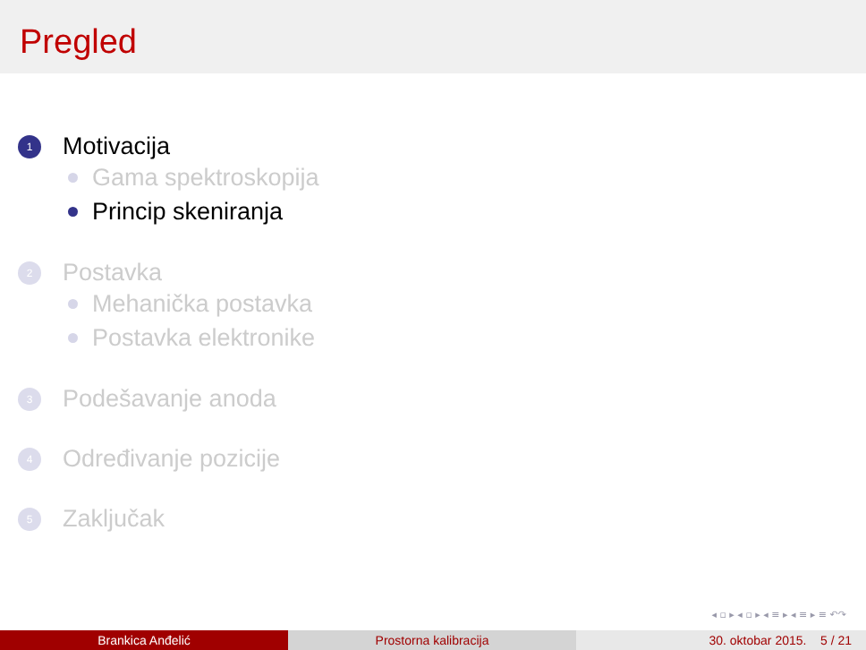Pregled
1
Motivacija
Gama spektroskopija
Princip skeniranja
2
Postavka
Mehanička postavka
Postavka elektronike
3
Podešavanje anoda
4
Određivanje pozicije
5
Zaključak
◂ ▫ ▸ ◂ ▫ ▸ ◂ ≡ ▸ ◂ ≡ ▸ ≡ ↶↷
Brankica Anđelić Prostorna kalibracija 30. oktobar 2015. 5 / 21